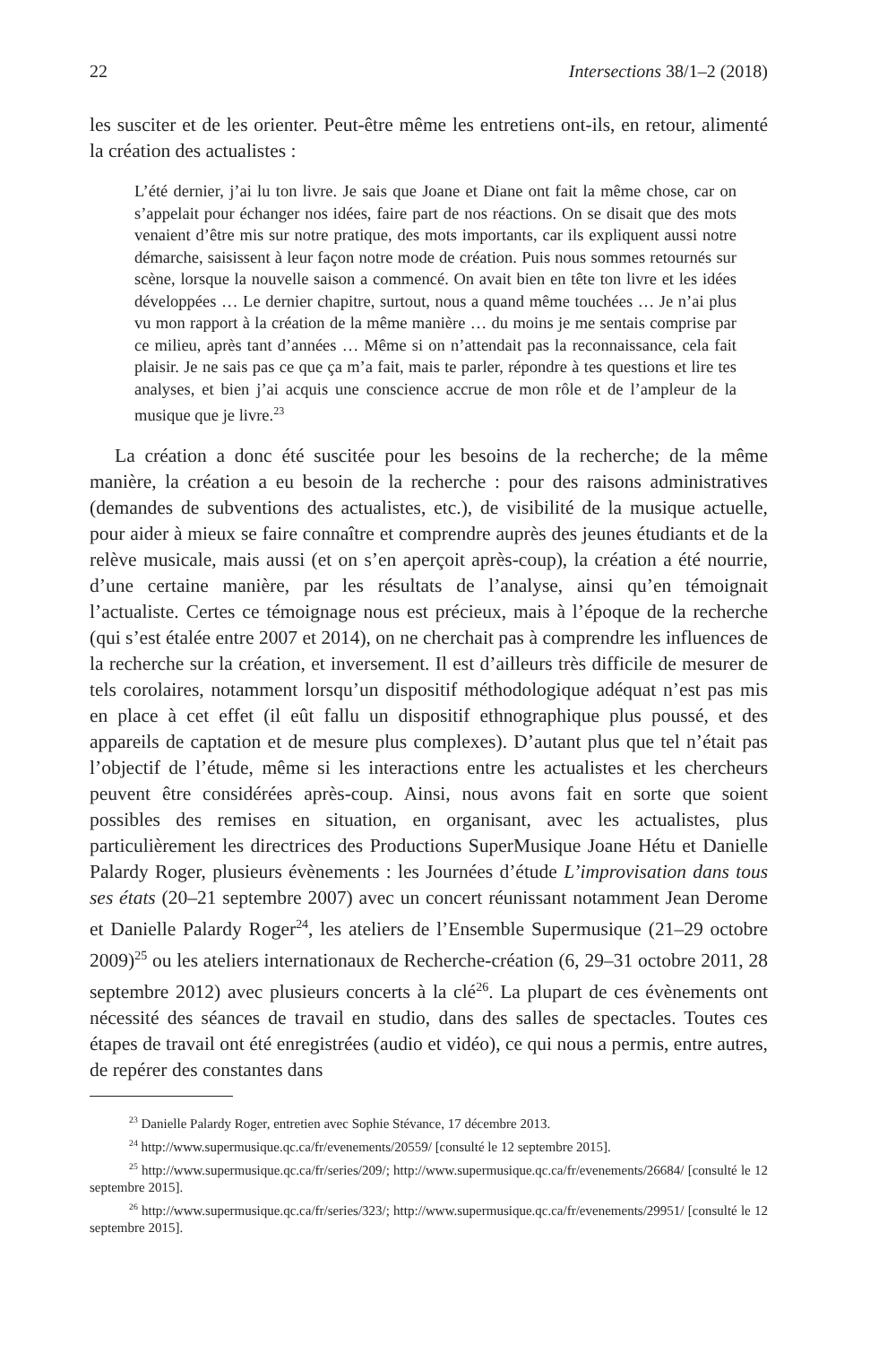22 Intersections 38/1–2 (2018)
les susciter et de les orienter. Peut-être même les entretiens ont-ils, en retour, alimenté la création des actualistes :
L’été dernier, j’ai lu ton livre. Je sais que Joane et Diane ont fait la même chose, car on s’appelait pour échanger nos idées, faire part de nos réactions. On se disait que des mots venaient d’être mis sur notre pratique, des mots importants, car ils expliquent aussi notre démarche, saisissent à leur façon notre mode de création. Puis nous sommes retournés sur scène, lorsque la nouvelle saison a commencé. On avait bien en tête ton livre et les idées développées … Le dernier chapitre, surtout, nous a quand même touchées … Je n’ai plus vu mon rapport à la création de la même manière … du moins je me sentais comprise par ce milieu, après tant d’années … Même si on n’attendait pas la reconnaissance, cela fait plaisir. Je ne sais pas ce que ça m’a fait, mais te parler, répondre à tes questions et lire tes analyses, et bien j’ai acquis une conscience accrue de mon rôle et de l’ampleur de la musique que je livre.<sup>23</sup>
La création a donc été suscitée pour les besoins de la recherche; de la même manière, la création a eu besoin de la recherche : pour des raisons administratives (demandes de subventions des actualistes, etc.), de visibilité de la musique actuelle, pour aider à mieux se faire connaître et comprendre auprès des jeunes étudiants et de la relève musicale, mais aussi (et on s’en aperçoit après-coup), la création a été nourrie, d’une certaine manière, par les résultats de l’analyse, ainsi qu’en témoignait l’actualiste. Certes ce témoignage nous est précieux, mais à l’époque de la recherche (qui s’est étalée entre 2007 et 2014), on ne cherchait pas à comprendre les influences de la recherche sur la création, et inversement. Il est d’ailleurs très difficile de mesurer de tels corolaires, notamment lorsqu’un dispositif méthodologique adéquat n’est pas mis en place à cet effet (il eût fallu un dispositif ethnographique plus poussé, et des appareils de captation et de mesure plus complexes). D’autant plus que tel n’était pas l’objectif de l’étude, même si les interactions entre les actualistes et les chercheurs peuvent être considérées après-coup. Ainsi, nous avons fait en sorte que soient possibles des remises en situation, en organisant, avec les actualistes, plus particulièrement les directrices des Productions SuperMusique Joane Hétu et Danielle Palardy Roger, plusieurs évènements : les Journées d’étude L’improvisation dans tous ses états (20–21 septembre 2007) avec un concert réunissant notamment Jean Derome et Danielle Palardy Roger<sup>24</sup>, les ateliers de l’Ensemble Supermusique (21–29 octobre 2009)<sup>25</sup> ou les ateliers internationaux de Recherche-création (6, 29–31 octobre 2011, 28 septembre 2012) avec plusieurs concerts à la clé<sup>26</sup>. La plupart de ces évènements ont nécessité des séances de travail en studio, dans des salles de spectacles. Toutes ces étapes de travail ont été enregistrées (audio et vidéo), ce qui nous a permis, entre autres, de repérer des constantes dans
<sup>23</sup> Danielle Palardy Roger, entretien avec Sophie Stévance, 17 décembre 2013.
<sup>24</sup> http://www.supermusique.qc.ca/fr/evenements/20559/ [consulté le 12 septembre 2015].
<sup>25</sup> http://www.supermusique.qc.ca/fr/series/209/; http://www.supermusique.qc.ca/fr/evenements/26684/ [consulté le 12 septembre 2015].
<sup>26</sup> http://www.supermusique.qc.ca/fr/series/323/; http://www.supermusique.qc.ca/fr/evenements/29951/ [consulté le 12 septembre 2015].